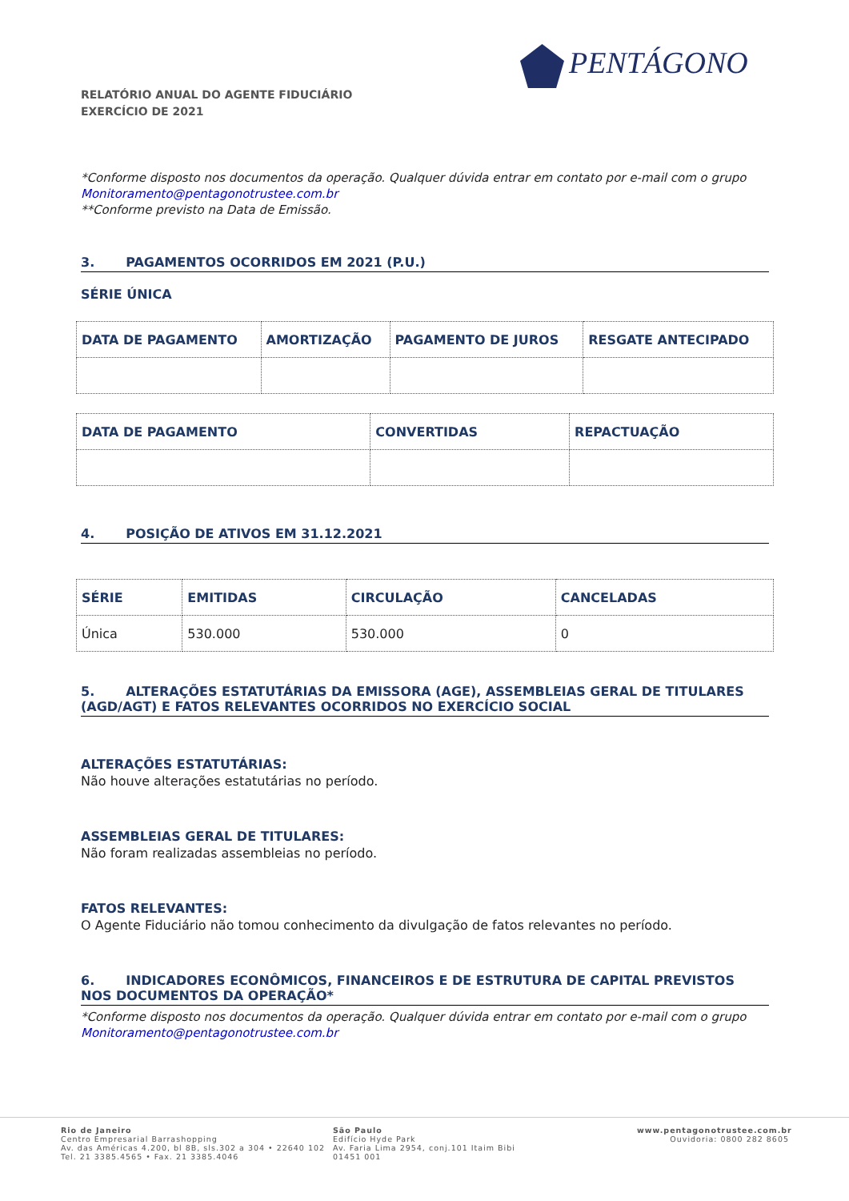PENTÁGONO
RELATÓRIO ANUAL DO AGENTE FIDUCIÁRIO
EXERCÍCIO DE 2021
*Conforme disposto nos documentos da operação. Qualquer dúvida entrar em contato por e-mail com o grupo Monitoramento@pentagonotrustee.com.br
**Conforme previsto na Data de Emissão.
3. PAGAMENTOS OCORRIDOS EM 2021 (P.U.)
SÉRIE ÚNICA
| DATA DE PAGAMENTO | AMORTIZAÇÃO | PAGAMENTO DE JUROS | RESGATE ANTECIPADO |
| --- | --- | --- | --- |
| DATA DE PAGAMENTO | CONVERTIDAS | REPACTUAÇÃO |
| --- | --- | --- |
4. POSIÇÃO DE ATIVOS EM 31.12.2021
| SÉRIE | EMITIDAS | CIRCULAÇÃO | CANCELADAS |
| --- | --- | --- | --- |
| Única | 530.000 | 530.000 | 0 |
5. ALTERAÇÕES ESTATUTÁRIAS DA EMISSORA (AGE), ASSEMBLEIAS GERAL DE TITULARES (AGD/AGT) E FATOS RELEVANTES OCORRIDOS NO EXERCÍCIO SOCIAL
ALTERAÇÕES ESTATUTÁRIAS:
Não houve alterações estatutárias no período.
ASSEMBLEIAS GERAL DE TITULARES:
Não foram realizadas assembleias no período.
FATOS RELEVANTES:
O Agente Fiduciário não tomou conhecimento da divulgação de fatos relevantes no período.
6. INDICADORES ECONÔMICOS, FINANCEIROS E DE ESTRUTURA DE CAPITAL PREVISTOS NOS DOCUMENTOS DA OPERAÇÃO*
*Conforme disposto nos documentos da operação. Qualquer dúvida entrar em contato por e-mail com o grupo Monitoramento@pentagonotrustee.com.br
Rio de Janeiro
Centro Empresarial Barrashopping
Av. das Américas 4.200, bl 8B, sls.302 a 304 • 22640 102
Tel. 21 3385.4565 • Fax. 21 3385.4046
São Paulo
Edifício Hyde Park
Av. Faria Lima 2954, conj.101 Itaim Bibi
01451 001
www.pentagonotrustee.com.br
Ouvidoria: 0800 282 8605